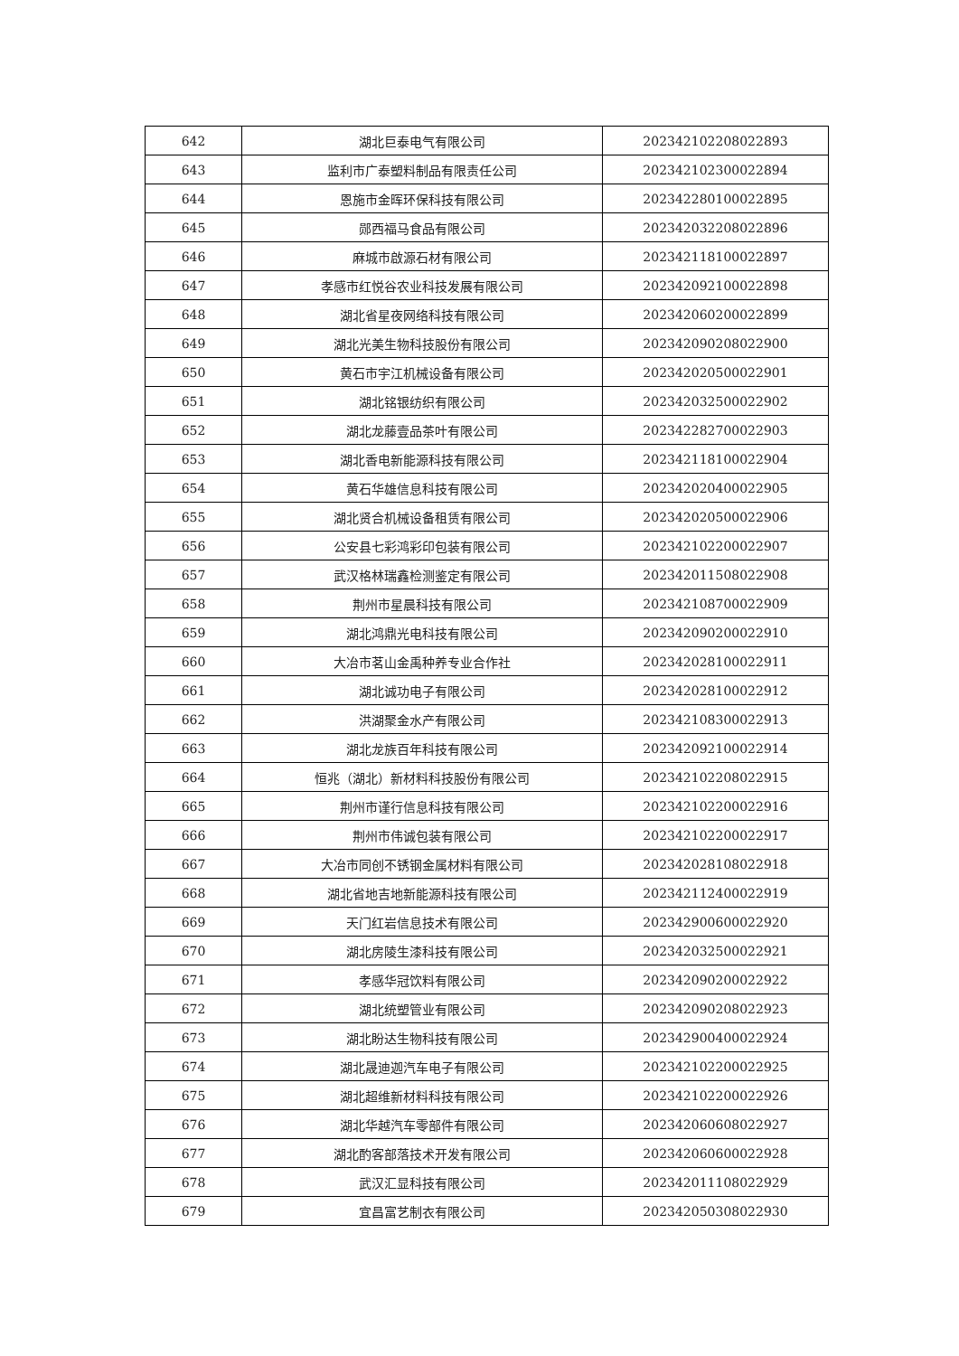| 642 | 湖北巨泰电气有限公司 | 202342102208022893 |
| 643 | 监利市广泰塑料制品有限责任公司 | 202342102300022894 |
| 644 | 恩施市金晖环保科技有限公司 | 202342280100022895 |
| 645 | 郧西福马食品有限公司 | 202342032208022896 |
| 646 | 麻城市啟源石材有限公司 | 202342118100022897 |
| 647 | 孝感市红悦谷农业科技发展有限公司 | 202342092100022898 |
| 648 | 湖北省星夜网络科技有限公司 | 202342060200022899 |
| 649 | 湖北光美生物科技股份有限公司 | 202342090208022900 |
| 650 | 黄石市宇江机械设备有限公司 | 202342020500022901 |
| 651 | 湖北铭银纺织有限公司 | 202342032500022902 |
| 652 | 湖北龙藤壹品茶叶有限公司 | 202342282700022903 |
| 653 | 湖北香电新能源科技有限公司 | 202342118100022904 |
| 654 | 黄石华雄信息科技有限公司 | 202342020400022905 |
| 655 | 湖北贤合机械设备租赁有限公司 | 202342020500022906 |
| 656 | 公安县七彩鸿彩印包装有限公司 | 202342102200022907 |
| 657 | 武汉格林瑞鑫检测鉴定有限公司 | 202342011508022908 |
| 658 | 荆州市星晨科技有限公司 | 202342108700022909 |
| 659 | 湖北鸿鼎光电科技有限公司 | 202342090200022910 |
| 660 | 大冶市茗山金禹种养专业合作社 | 202342028100022911 |
| 661 | 湖北诚功电子有限公司 | 202342028100022912 |
| 662 | 洪湖聚金水产有限公司 | 202342108300022913 |
| 663 | 湖北龙族百年科技有限公司 | 202342092100022914 |
| 664 | 恒兆（湖北）新材料科技股份有限公司 | 202342102208022915 |
| 665 | 荆州市谨行信息科技有限公司 | 202342102200022916 |
| 666 | 荆州市伟诚包装有限公司 | 202342102200022917 |
| 667 | 大冶市同创不锈钢金属材料有限公司 | 202342028108022918 |
| 668 | 湖北省地吉地新能源科技有限公司 | 202342112400022919 |
| 669 | 天门红岩信息技术有限公司 | 202342900600022920 |
| 670 | 湖北房陵生漆科技有限公司 | 202342032500022921 |
| 671 | 孝感华冠饮料有限公司 | 202342090200022922 |
| 672 | 湖北统塑管业有限公司 | 202342090208022923 |
| 673 | 湖北盼达生物科技有限公司 | 202342900400022924 |
| 674 | 湖北晟迪迦汽车电子有限公司 | 202342102200022925 |
| 675 | 湖北超维新材料科技有限公司 | 202342102200022926 |
| 676 | 湖北华越汽车零部件有限公司 | 202342060608022927 |
| 677 | 湖北酌客部落技术开发有限公司 | 202342060600022928 |
| 678 | 武汉汇显科技有限公司 | 202342011108022929 |
| 679 | 宜昌富艺制衣有限公司 | 202342050308022930 |